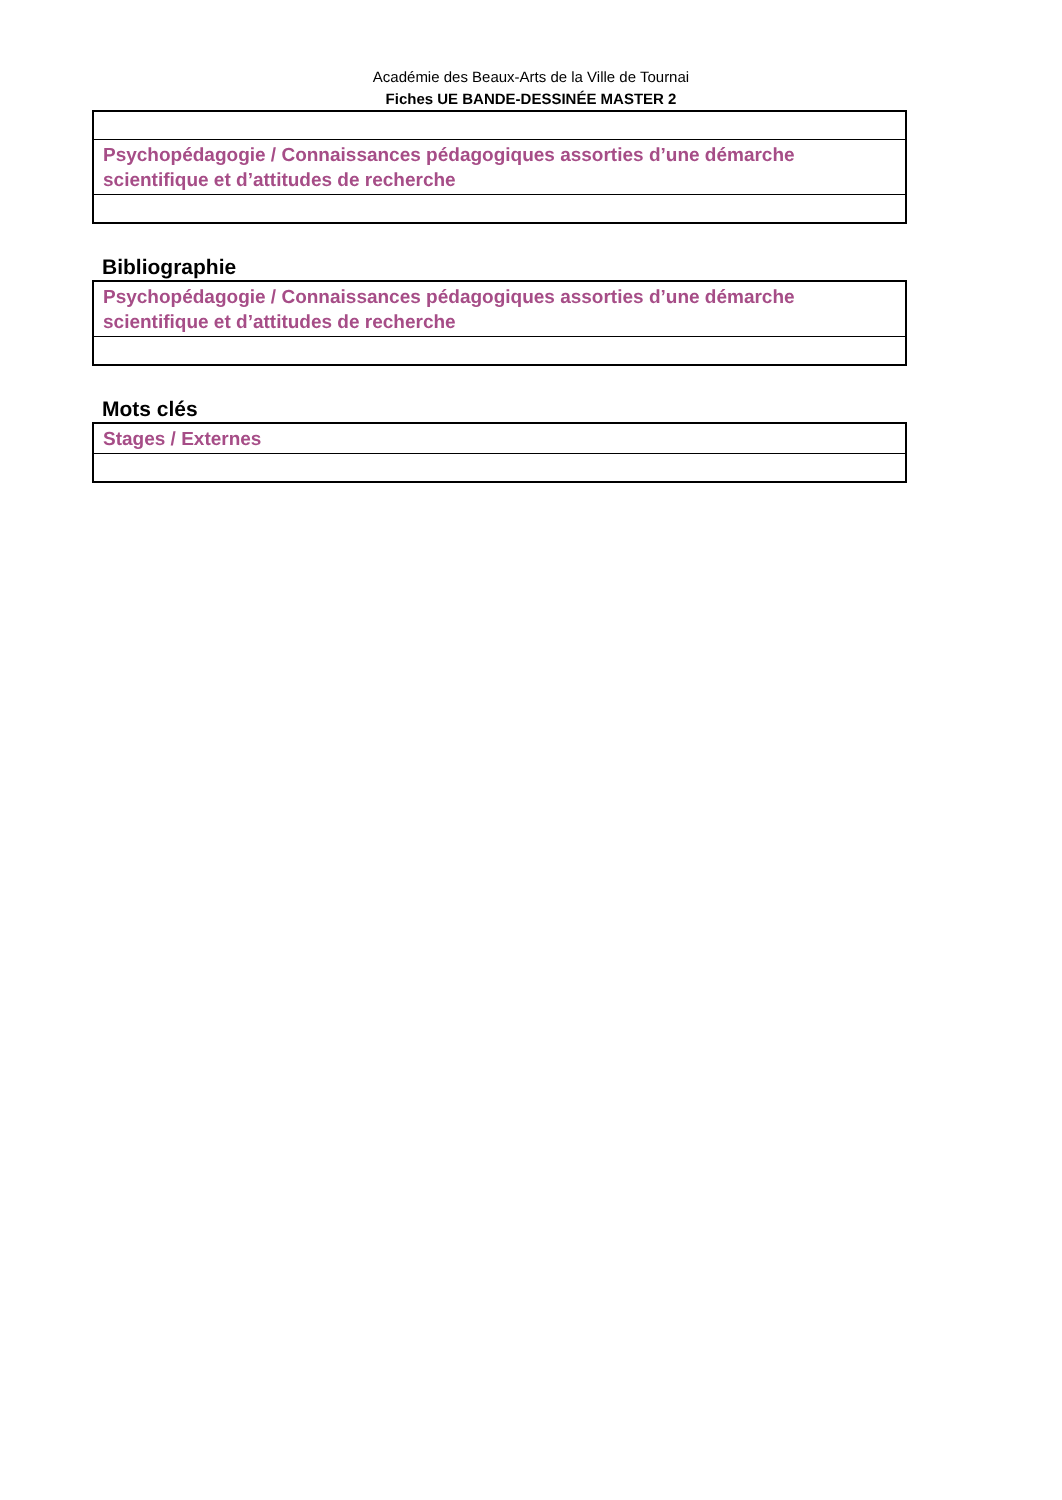Académie des Beaux-Arts de la Ville de Tournai
Fiches UE BANDE-DESSINÉE MASTER 2
| Psychopédagogie / Connaissances pédagogiques assorties d’une démarche scientifique et d’attitudes de recherche |
Bibliographie
| Psychopédagogie / Connaissances pédagogiques assorties d’une démarche scientifique et d’attitudes de recherche |
Mots clés
| Stages / Externes |